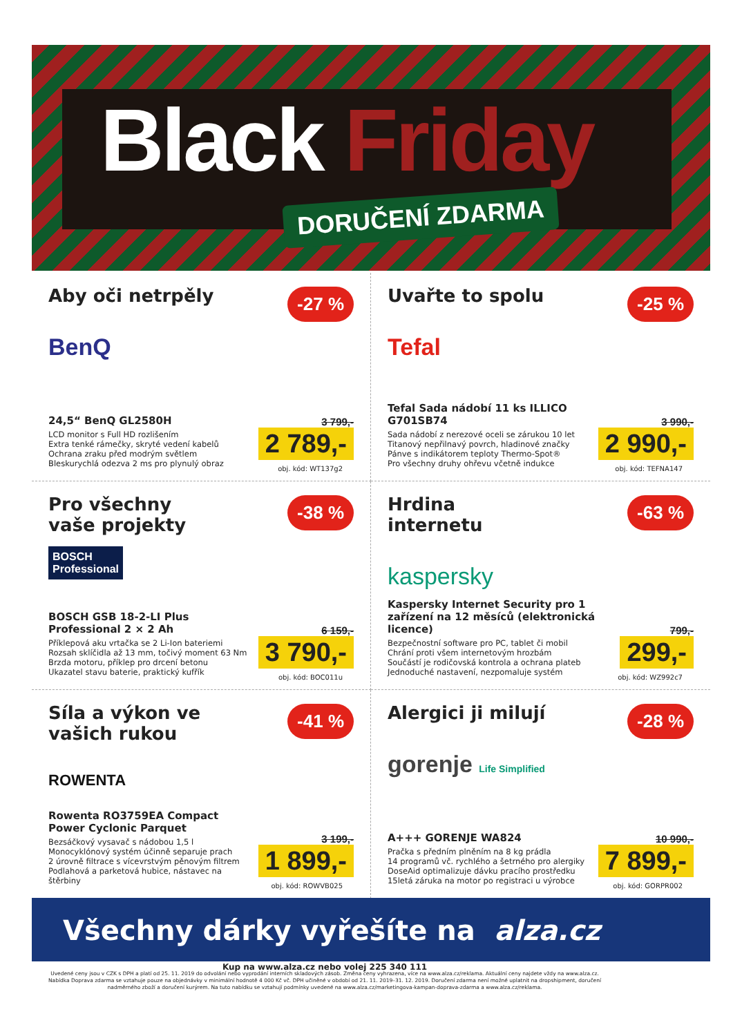Black Friday
DORUČENÍ ZDARMA
Aby oči netrpěly
-27 %
BenQ
24,5“ BenQ GL2580H
LCD monitor s Full HD rozlišením
Extra tenké rámečky, skryté vedení kabelů
Ochrana zraku před modrým světlem
Bleskurychlá odezva 2 ms pro plynulý obraz
3 799,-
2 789,-
obj. kód: WT137g2
Uvařte to spolu
-25 %
Tefal
Tefal Sada nádobí 11 ks ILLICO G701SB74
Sada nádobí z nerezové oceli se zárukou 10 let
Titanový nepřilnavý povrch, hladinové značky
Pánve s indikátorem teploty Thermo-Spot®
Pro všechny druhy ohřevu včetně indukce
3 990,-
2 990,-
obj. kód: TEFNA147
Pro všechny vaše projekty
-38 %
BOSCH
Professional
BOSCH GSB 18-2-LI Plus Professional 2 × 2 Ah
Příklepová aku vrtačka se 2 Li-Ion bateriemi
Rozsah sklíčidla až 13 mm, točivý moment 63 Nm
Brzda motoru, příklep pro drcení betonu
Ukazatel stavu baterie, praktický kufřík
6 159,-
3 790,-
obj. kód: BOC011u
Hrdina internetu
-63 %
kaspersky
Kaspersky Internet Security pro 1 zařízení na 12 měsíců (elektronická licence)
Bezpečnostní software pro PC, tablet či mobil
Chrání proti všem internetovým hrozbám
Součástí je rodičovská kontrola a ochrana plateb
Jednoduché nastavení, nezpomaluje systém
799,-
299,-
obj. kód: WZ992c7
Síla a výkon ve vašich rukou
-41 %
ROWENTA
Rowenta RO3759EA Compact Power Cyclonic Parquet
Bezsáčkový vysavač s nádobou 1,5 l
Monocyklónový systém účinně separuje prach
2 úrovně filtrace s vícevrstvým pěnovým filtrem
Podlahová a parketová hubice, nástavec na štěrbiny
3 199,-
1 899,-
obj. kód: ROWVB025
Alergici ji milují
-28 %
gorenje Life Simplified
A+++ GORENJE WA824
Pračka s předním plněním na 8 kg prádla
14 programů vč. rychlého a šetrného pro alergiky
DoseAid optimalizuje dávku pracího prostředku
15letá záruka na motor po registraci u výrobce
10 990,-
7 899,-
obj. kód: GORPR002
Všechny dárky vyřešíte na alza.cz
Kup na www.alza.cz nebo volej 225 340 111
Uvedené ceny jsou v CZK s DPH a platí od 25. 11. 2019 do odvolání nebo vyprodání interních skladových zásob. Změna ceny vyhrazena, více na www.alza.cz/reklama. Aktuální ceny najdete vždy na www.alza.cz. Nabídka Doprava zdarma se vztahuje pouze na objednávky v minimální hodnotě 4 000 Kč vč. DPH učiněné v období od 21. 11. 2019–31. 12. 2019. Doručení zdarma není možné uplatnit na dropshipment, doručení nadměrného zboží a doručení kurýrem. Na tuto nabídku se vztahují podmínky uvedené na www.alza.cz/marketingova-kampan-doprava-zdarma a www.alza.cz/reklama.